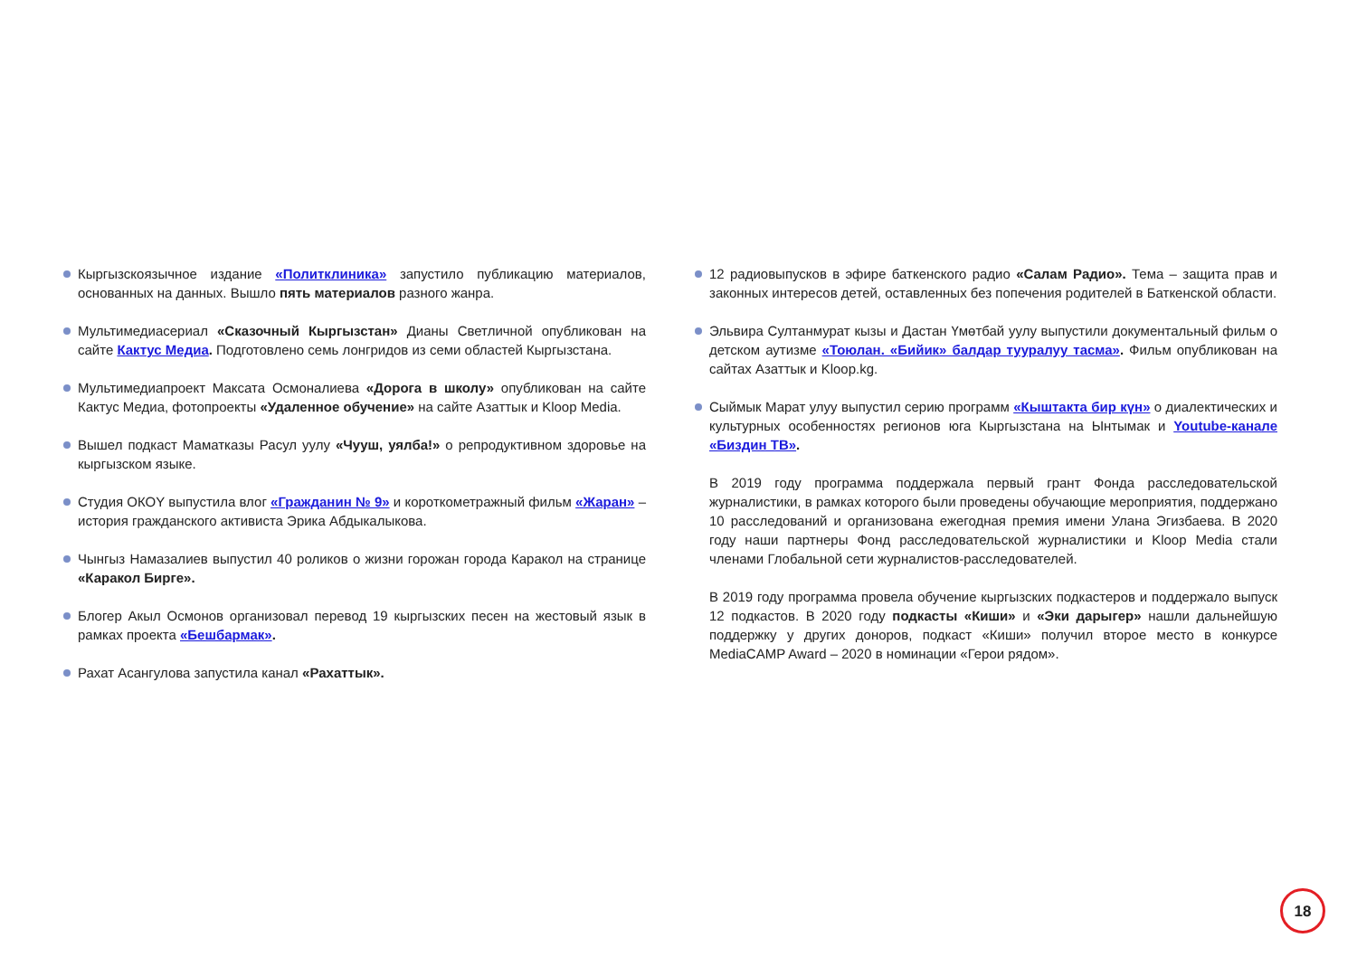Кыргызскоязычное издание «Политклиника» запустило публикацию материалов, основанных на данных. Вышло пять материалов разного жанра.
Мультимедиасериал «Сказочный Кыргызстан» Дианы Светличной опубликован на сайте Кактус Медиа. Подготовлено семь лонгридов из семи областей Кыргызстана.
Мультимедиапроект Максата Осмоналиева «Дорога в школу» опубликован на сайте Кактус Медиа, фотопроекты «Удаленное обучение» на сайте Азаттык и Kloop Media.
Вышел подкаст Маматказы Расул уулу «Чууш, уялба!» о репродуктивном здоровье на кыргызском языке.
Студия ОКОY выпустила влог «Гражданин № 9» и короткометражный фильм «Жаран» – история гражданского активиста Эрика Абдыкалыкова.
Чынгыз Намазалиев выпустил 40 роликов о жизни горожан города Каракол на странице «Каракол Бирге».
Блогер Акыл Осмонов организовал перевод 19 кыргызских песен на жестовый язык в рамках проекта «Бешбармак».
Рахат Асангулова запустила канал «Рахаттык».
12 радиовыпусков в эфире баткенского радио «Салам Радио». Тема – защита прав и законных интересов детей, оставленных без попечения родителей в Баткенской области.
Эльвира Султанмурат кызы и Дастан Үмөтбай уулу выпустили документальный фильм о детском аутизме «Тоюлан. «Бийик» балдар тууралуу тасма». Фильм опубликован на сайтах Азаттык и Kloop.kg.
Сыймык Марат улуу выпустил серию программ «Кыштакта бир күн» о диалектических и культурных особенностях регионов юга Кыргызстана на Ынтымак и Youtube-канале «Биздин ТВ».
В 2019 году программа поддержала первый грант Фонда расследовательской журналистики, в рамках которого были проведены обучающие мероприятия, поддержано 10 расследований и организована ежегодная премия имени Улана Эгизбаева. В 2020 году наши партнеры Фонд расследовательской журналистики и Kloop Media стали членами Глобальной сети журналистов-расследователей.
В 2019 году программа провела обучение кыргызских подкастеров и поддержало выпуск 12 подкастов. В 2020 году подкасты «Киши» и «Эки дарыгер» нашли дальнейшую поддержку у других доноров, подкаст «Киши» получил второе место в конкурсе MediaCAMP Award – 2020 в номинации «Герои рядом».
18